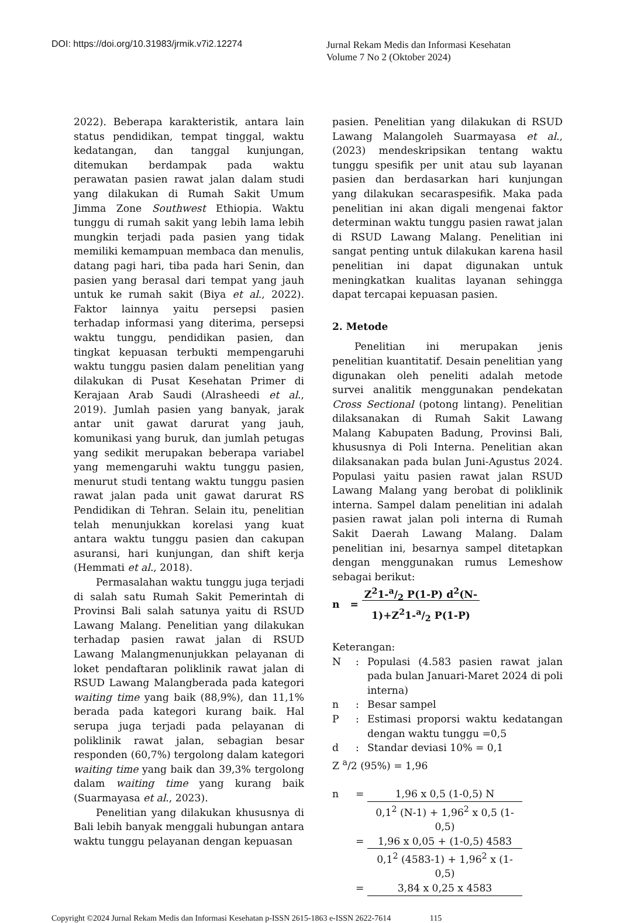DOI: https://doi.org/10.31983/jrmik.v7i2.12274
Jurnal Rekam Medis dan Informasi Kesehatan
Volume 7 No 2 (Oktober 2024)
2022). Beberapa karakteristik, antara lain status pendidikan, tempat tinggal, waktu kedatangan, dan tanggal kunjungan, ditemukan berdampak pada waktu perawatan pasien rawat jalan dalam studi yang dilakukan di Rumah Sakit Umum Jimma Zone Southwest Ethiopia. Waktu tunggu di rumah sakit yang lebih lama lebih mungkin terjadi pada pasien yang tidak memiliki kemampuan membaca dan menulis, datang pagi hari, tiba pada hari Senin, dan pasien yang berasal dari tempat yang jauh untuk ke rumah sakit (Biya et al., 2022). Faktor lainnya yaitu persepsi pasien terhadap informasi yang diterima, persepsi waktu tunggu, pendidikan pasien, dan tingkat kepuasan terbukti mempengaruhi waktu tunggu pasien dalam penelitian yang dilakukan di Pusat Kesehatan Primer di Kerajaan Arab Saudi (Alrasheedi et al., 2019). Jumlah pasien yang banyak, jarak antar unit gawat darurat yang jauh, komunikasi yang buruk, dan jumlah petugas yang sedikit merupakan beberapa variabel yang memengaruhi waktu tunggu pasien, menurut studi tentang waktu tunggu pasien rawat jalan pada unit gawat darurat RS Pendidikan di Tehran. Selain itu, penelitian telah menunjukkan korelasi yang kuat antara waktu tunggu pasien dan cakupan asuransi, hari kunjungan, dan shift kerja (Hemmati et al., 2018).
Permasalahan waktu tunggu juga terjadi di salah satu Rumah Sakit Pemerintah di Provinsi Bali salah satunya yaitu di RSUD Lawang Malang. Penelitian yang dilakukan terhadap pasien rawat jalan di RSUD Lawang Malangmenunjukkan pelayanan di loket pendaftaran poliklinik rawat jalan di RSUD Lawang Malangberada pada kategori waiting time yang baik (88,9%), dan 11,1% berada pada kategori kurang baik. Hal serupa juga terjadi pada pelayanan di poliklinik rawat jalan, sebagian besar responden (60,7%) tergolong dalam kategori waiting time yang baik dan 39,3% tergolong dalam waiting time yang kurang baik (Suarmayasa et al., 2023).
Penelitian yang dilakukan khususnya di Bali lebih banyak menggali hubungan antara waktu tunggu pelayanan dengan kepuasan
pasien. Penelitian yang dilakukan di RSUD Lawang Malangoleh Suarmayasa et al., (2023) mendeskripsikan tentang waktu tunggu spesifik per unit atau sub layanan pasien dan berdasarkan hari kunjungan yang dilakukan secaraspesifik. Maka pada penelitian ini akan digali mengenai faktor determinan waktu tunggu pasien rawat jalan di RSUD Lawang Malang. Penelitian ini sangat penting untuk dilakukan karena hasil penelitian ini dapat digunakan untuk meningkatkan kualitas layanan sehingga dapat tercapai kepuasan pasien.
2. Metode
Penelitian ini merupakan jenis penelitian kuantitatif. Desain penelitian yang digunakan oleh peneliti adalah metode survei analitik menggunakan pendekatan Cross Sectional (potong lintang). Penelitian dilaksanakan di Rumah Sakit Lawang Malang Kabupaten Badung, Provinsi Bali, khususnya di Poli Interna. Penelitian akan dilaksanakan pada bulan Juni-Agustus 2024. Populasi yaitu pasien rawat jalan RSUD Lawang Malang yang berobat di poliklinik interna. Sampel dalam penelitian ini adalah pasien rawat jalan poli interna di Rumah Sakit Daerah Lawang Malang. Dalam penelitian ini, besarnya sampel ditetapkan dengan menggunakan rumus Lemeshow sebagai berikut:
n = Z<sup>2</sup>1-a/2 P(1-P) d<sup>2</sup>(N-
1)+Z<sup>2</sup>1-a/2 P(1-P)
Keterangan:
N: Populasi (4.583 pasien rawat jalan pada bulan Januari-Maret 2024 di poli interna)
n: Besar sampel
P: Estimasi proporsi waktu kedatangan dengan waktu tunggu =0,5
d: Standar deviasi 10% = 0,1
Z <sup>a</sup>/2 (95%) = 1,96
n = 1,96 x 0,5 (1-0,5) N 0,1<sup>2</sup> (N-1) + 1,96<sup>2</sup> x 0,5 (1-0,5)
= 1,96 x 0,05 + (1-0,5) 4583 0,1<sup>2</sup> (4583-1) + 1,96<sup>2</sup> x (1-0,5)
= 3,84 x 0,25 x 4583
Copyright ©2024 Jurnal Rekam Medis dan Informasi Kesehatan p-ISSN 2615-1863 e-ISSN 2622-7614 115